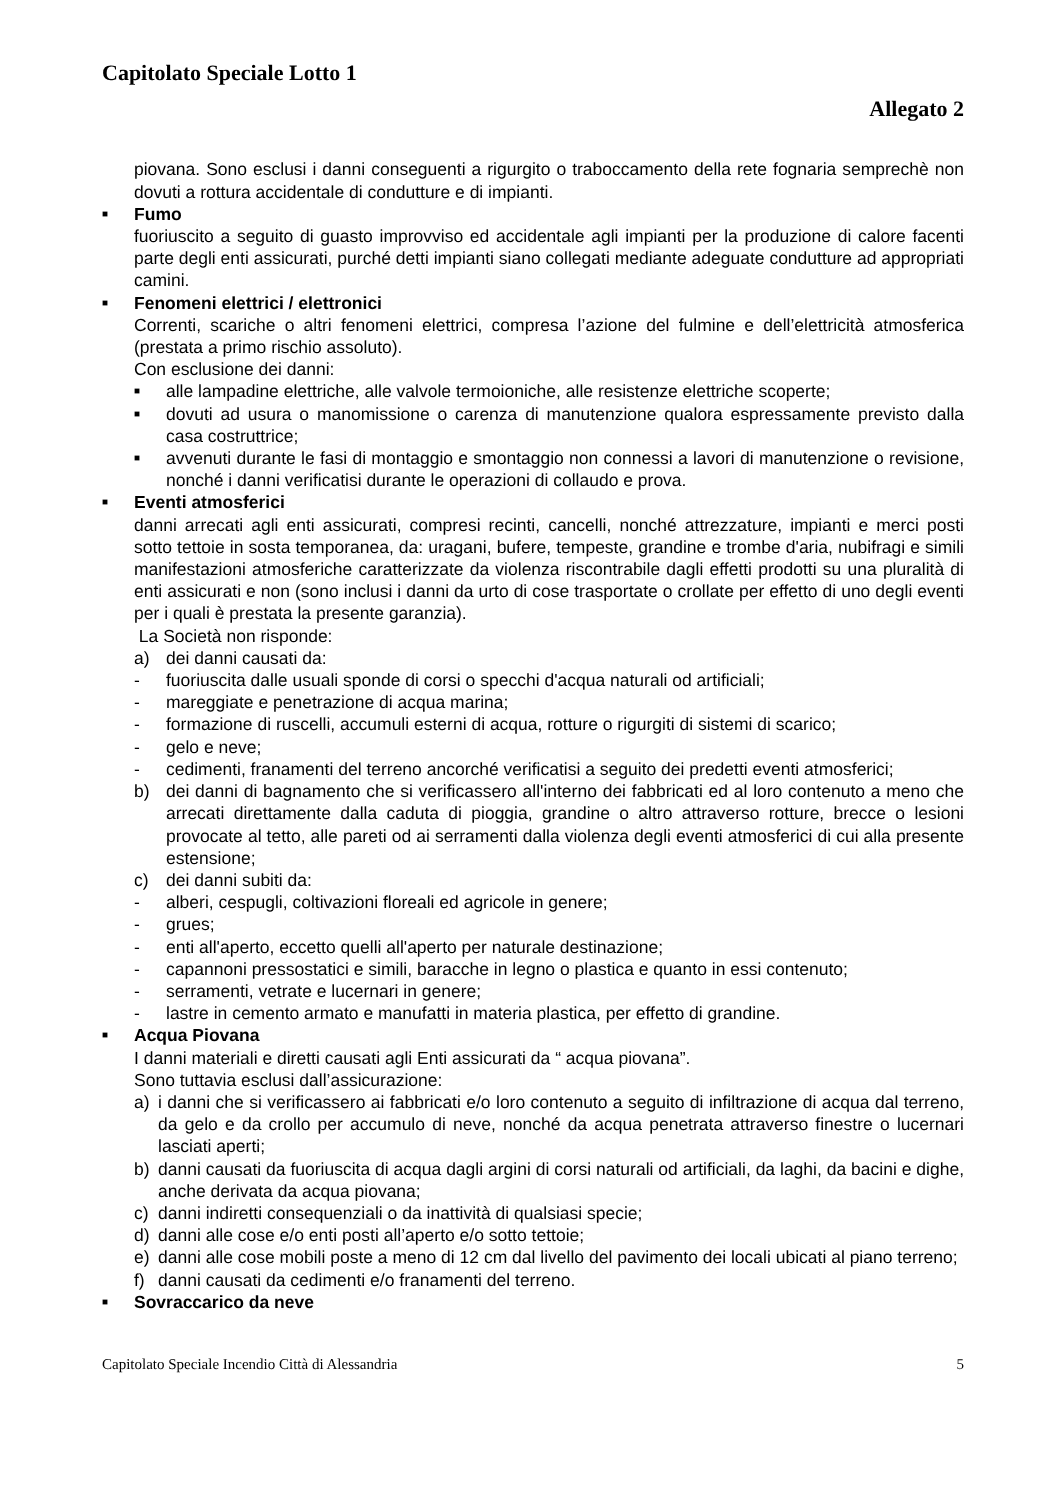Capitolato Speciale Lotto 1
Allegato 2
piovana. Sono esclusi i danni conseguenti a rigurgito o traboccamento della rete fognaria semprechè non dovuti a rottura accidentale di condutture e di impianti.
■ Fumo
fuoriuscito a seguito di guasto improvviso ed accidentale agli impianti per la produzione di calore facenti parte degli enti assicurati, purché detti impianti siano collegati mediante adeguate condutture ad appropriati camini.
■ Fenomeni elettrici / elettronici
Correnti, scariche o altri fenomeni elettrici, compresa l’azione del fulmine e dell’elettricità atmosferica (prestata a primo rischio assoluto).
Con esclusione dei danni:
■ alle lampadine elettriche, alle valvole termoioniche, alle resistenze elettriche scoperte;
■ dovuti ad usura o manomissione o carenza di manutenzione qualora espressamente previsto dalla casa costruttrice;
■ avvenuti durante le fasi di montaggio e smontaggio non connessi a lavori di manutenzione o revisione, nonché i danni verificatisi durante le operazioni di collaudo e prova.
■ Eventi atmosferici
danni arrecati agli enti assicurati, compresi recinti, cancelli, nonché attrezzature, impianti e merci posti sotto tettoie in sosta temporanea, da: uragani, bufere, tempeste, grandine e trombe d'aria, nubifragi e simili manifestazioni atmosferiche caratterizzate da violenza riscontrabile dagli effetti prodotti su una pluralità di enti assicurati e non (sono inclusi i danni da urto di cose trasportate o crollate per effetto di uno degli eventi per i quali è prestata la presente garanzia).
La Società non risponde:
a) dei danni causati da:
- fuoriuscita dalle usuali sponde di corsi o specchi d'acqua naturali od artificiali;
- mareggiate e penetrazione di acqua marina;
- formazione di ruscelli, accumuli esterni di acqua, rotture o rigurgiti di sistemi di scarico;
- gelo e neve;
- cedimenti, franamenti del terreno ancorché verificatisi a seguito dei predetti eventi atmosferici;
b) dei danni di bagnamento che si verificassero all'interno dei fabbricati ed al loro contenuto a meno che arrecati direttamente dalla caduta di pioggia, grandine o altro attraverso rotture, brecce o lesioni provocate al tetto, alle pareti od ai serramenti dalla violenza degli eventi atmosferici di cui alla presente estensione;
c) dei danni subiti da:
- alberi, cespugli, coltivazioni floreali ed agricole in genere;
- grues;
- enti all'aperto, eccetto quelli all'aperto per naturale destinazione;
- capannoni pressostatici e simili, baracche in legno o plastica e quanto in essi contenuto;
- serramenti, vetrate e lucernari in genere;
- lastre in cemento armato e manufatti in materia plastica, per effetto di grandine.
■ Acqua Piovana
I danni materiali e diretti causati agli Enti assicurati da “ acqua piovana”.
Sono tuttavia esclusi dall’assicurazione:
a) i danni che si verificassero ai fabbricati e/o loro contenuto a seguito di infiltrazione di acqua dal terreno, da gelo e da crollo per accumulo di neve, nonché da acqua penetrata attraverso finestre o lucernari lasciati aperti;
b) danni causati da fuoriuscita di acqua dagli argini di corsi naturali od artificiali, da laghi, da bacini e dighe, anche derivata da acqua piovana;
c) danni indiretti consequenziali o da inattività di qualsiasi specie;
d) danni alle cose e/o enti posti all’aperto e/o sotto tettoie;
e) danni alle cose mobili poste a meno di 12 cm dal livello del pavimento dei locali ubicati al piano terreno;
f) danni causati da cedimenti e/o franamenti del terreno.
■ Sovraccarico da neve
Capitolato Speciale Incendio Città di Alessandria 5